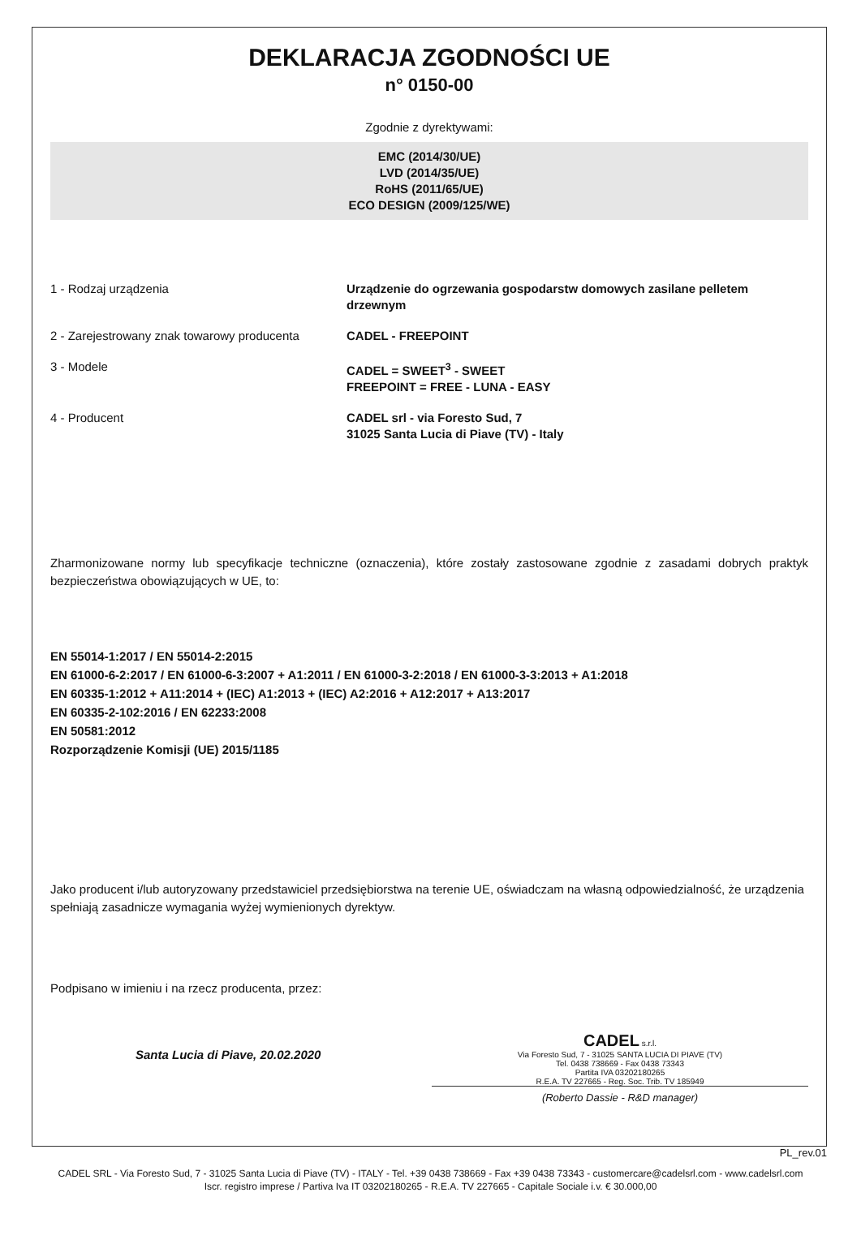DEKLARACJA ZGODNOŚCI UE
n° 0150-00
Zgodnie z dyrektywami:
EMC (2014/30/UE)
LVD (2014/35/UE)
RoHS (2011/65/UE)
ECO DESIGN (2009/125/WE)
| 1 - Rodzaj urządzenia | Urządzenie do ogrzewania gospodarstw domowych zasilane pelletem drzewnym |
| 2 - Zarejestrowany znak towarowy producenta | CADEL - FREEPOINT |
| 3 - Modele | CADEL = SWEET<sup>3</sup> - SWEET FREEPOINT = FREE - LUNA - EASY |
| 4 - Producent | CADEL srl - via Foresto Sud, 7 31025 Santa Lucia di Piave (TV) - Italy |
Zharmonizowane normy lub specyfikacje techniczne (oznaczenia), które zostały zastosowane zgodnie z zasadami dobrych praktyk bezpieczeństwa obowiązujących w UE, to:
EN 55014-1:2017 / EN 55014-2:2015
EN 61000-6-2:2017 / EN 61000-6-3:2007 + A1:2011 / EN 61000-3-2:2018 / EN 61000-3-3:2013 + A1:2018
EN 60335-1:2012 + A11:2014 + (IEC) A1:2013 + (IEC) A2:2016 + A12:2017 + A13:2017
EN 60335-2-102:2016 / EN 62233:2008
EN 50581:2012
Rozporządzenie Komisji (UE) 2015/1185
Jako producent i/lub autoryzowany przedstawiciel przedsiębiorstwa na terenie UE, oświadczam na własną odpowiedzialność, że urządzenia spełniają zasadnicze wymagania wyżej wymienionych dyrektyw.
Podpisano w imieniu i na rzecz producenta, przez:
Santa Lucia di Piave, 20.02.2020
CADEL s.r.l.
Via Foresto Sud, 7 - 31025 SANTA LUCIA DI PIAVE (TV)
Tel. 0438 738669 - Fax 0438 73343
Partita IVA 03202180265
R.E.A. TV 227665 - Reg. Soc. Trib. TV 185949
(Roberto Dassie - R&D manager)
PL_rev.01
CADEL SRL - Via Foresto Sud, 7 - 31025 Santa Lucia di Piave (TV) - ITALY - Tel. +39 0438 738669 - Fax +39 0438 73343 - customercare@cadelsrl.com - www.cadelsrl.com
Iscr. registro imprese / Partiva Iva IT 03202180265 - R.E.A. TV 227665 - Capitale Sociale i.v. € 30.000,00